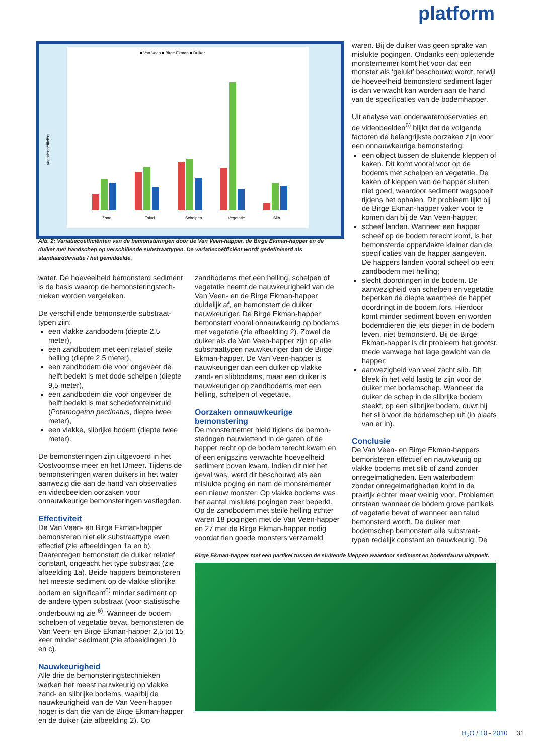platform
■ Van Veen ■ Birge-Ekman ■ Duiker
Variatiecoëfficiënt
Zand
Talud
Schelpen
Vegetatie
Slib
Afb. 2: Variatiecoëfficiënten van de bemonsteringen door de Van Veen-happer, de Birge Ekman-happer en de duiker met handschep op verschillende substraattypen. De variatiecoëfficiënt wordt gedefinieerd als standaarddeviatie / het gemiddelde.
water. De hoeveelheid bemonsterd sediment is de basis waarop de bemonsteringstech-nieken worden vergeleken.
De verschillende bemonsterde substraat-typen zijn:
een vlakke zandbodem (diepte 2,5 meter),
een zandbodem met een relatief steile helling (diepte 2,5 meter),
een zandbodem die voor ongeveer de helft bedekt is met dode schelpen (diepte 9,5 meter),
een zandbodem die voor ongeveer de helft bedekt is met schedefonteinkruid (Potamogeton pectinatus, diepte twee meter),
een vlakke, slibrijke bodem (diepte twee meter).
De bemonsteringen zijn uitgevoerd in het Oostvoornse meer en het IJmeer. Tijdens de bemonsteringen waren duikers in het water aanwezig die aan de hand van observaties en videobeelden oorzaken voor onnauwkeurige bemonsteringen vastlegden.
Effectiviteit
De Van Veen- en Birge Ekman-happer bemonsteren niet elk substraattype even effectief (zie afbeeldingen 1a en b). Daarentegen bemonstert de duiker relatief constant, ongeacht het type substraat (zie afbeelding 1a). Beide happers bemonsteren het meeste sediment op de vlakke slibrijke bodem en significant<sup>6)</sup> minder sediment op de andere typen substraat (voor statistische onderbouwing zie <sup>6)</sup>. Wanneer de bodem schelpen of vegetatie bevat, bemonsteren de Van Veen- en Birge Ekman-happer 2,5 tot 15 keer minder sediment (zie afbeeldingen 1b en c).
Nauwkeurigheid
Alle drie de bemonsteringstechnieken werken het meest nauwkeurig op vlakke zand- en slibrijke bodems, waarbij de nauwkeurigheid van de Van Veen-happer hoger is dan die van de Birge Ekman-happer en de duiker (zie afbeelding 2). Op
zandbodems met een helling, schelpen of vegetatie neemt de nauwkeurigheid van de Van Veen- en de Birge Ekman-happer duidelijk af, en bemonstert de duiker nauwkeuriger. De Birge Ekman-happer bemonstert vooral onnauwkeurig op bodems met vegetatie (zie afbeelding 2). Zowel de duiker als de Van Veen-happer zijn op alle substraattypen nauwkeuriger dan de Birge Ekman-happer. De Van Veen-happer is nauwkeuriger dan een duiker op vlakke zand- en slibbodems, maar een duiker is nauwkeuriger op zandbodems met een helling, schelpen of vegetatie.
Oorzaken onnauwkeurige bemonstering
De monsternemer hield tijdens de bemon-steringen nauwlettend in de gaten of de happer recht op de bodem terecht kwam en of een enigszins verwachte hoeveelheid sediment boven kwam. Indien dit niet het geval was, werd dit beschouwd als een mislukte poging en nam de monsternemer een nieuw monster. Op vlakke bodems was het aantal mislukte pogingen zeer beperkt. Op de zandbodem met steile helling echter waren 18 pogingen met de Van Veen-happer en 27 met de Birge Ekman-happer nodig voordat tien goede monsters verzameld
waren. Bij de duiker was geen sprake van mislukte pogingen. Ondanks een oplettende monsternemer komt het voor dat een monster als ‘gelukt’ beschouwd wordt, terwijl de hoeveelheid bemonsterd sediment lager is dan verwacht kan worden aan de hand van de specificaties van de bodemhapper.
Uit analyse van onderwaterobservaties en de videobeelden<sup>6)</sup> blijkt dat de volgende factoren de belangrijkste oorzaken zijn voor een onnauwkeurige bemonstering:
een object tussen de sluitende kleppen of kaken. Dit komt vooral voor op de bodems met schelpen en vegetatie. De kaken of kleppen van de happer sluiten niet goed, waardoor sediment wegspoelt tijdens het ophalen. Dit probleem lijkt bij de Birge Ekman-happer vaker voor te komen dan bij de Van Veen-happer;
scheef landen. Wanneer een happer scheef op de bodem terecht komt, is het bemonsterde oppervlakte kleiner dan de specificaties van de happer aangeven. De happers landen vooral scheef op een zandbodem met helling;
slecht doordringen in de bodem. De aanwezigheid van schelpen en vegetatie beperken de diepte waarmee de happer doordringt in de bodem fors. Hierdoor komt minder sediment boven en worden bodemdieren die iets dieper in de bodem leven, niet bemonsterd. Bij de Birge Ekman-happer is dit probleem het grootst, mede vanwege het lage gewicht van de happer;
aanwezigheid van veel zacht slib. Dit bleek in het veld lastig te zijn voor de duiker met bodemschep. Wanneer de duiker de schep in de slibrijke bodem steekt, op een slibrijke bodem, duwt hij het slib voor de bodemschep uit (in plaats van er in).
Conclusie
De Van Veen- en Birge Ekman-happers bemonsteren effectief en nauwkeurig op vlakke bodems met slib of zand zonder onregelmatigheden. Een waterbodem zonder onregelmatigheden komt in de praktijk echter maar weinig voor. Problemen ontstaan wanneer de bodem grove partikels of vegetatie bevat of wanneer een talud bemonsterd wordt. De duiker met bodemschep bemonstert alle substraat-typen redelijk constant en nauwkeurig. De
Birge Ekman-happer met een partikel tussen de sluitende kleppen waardoor sediment en bodemfauna uitspoelt.
H<sub>2</sub>O / 10 - 2010 31